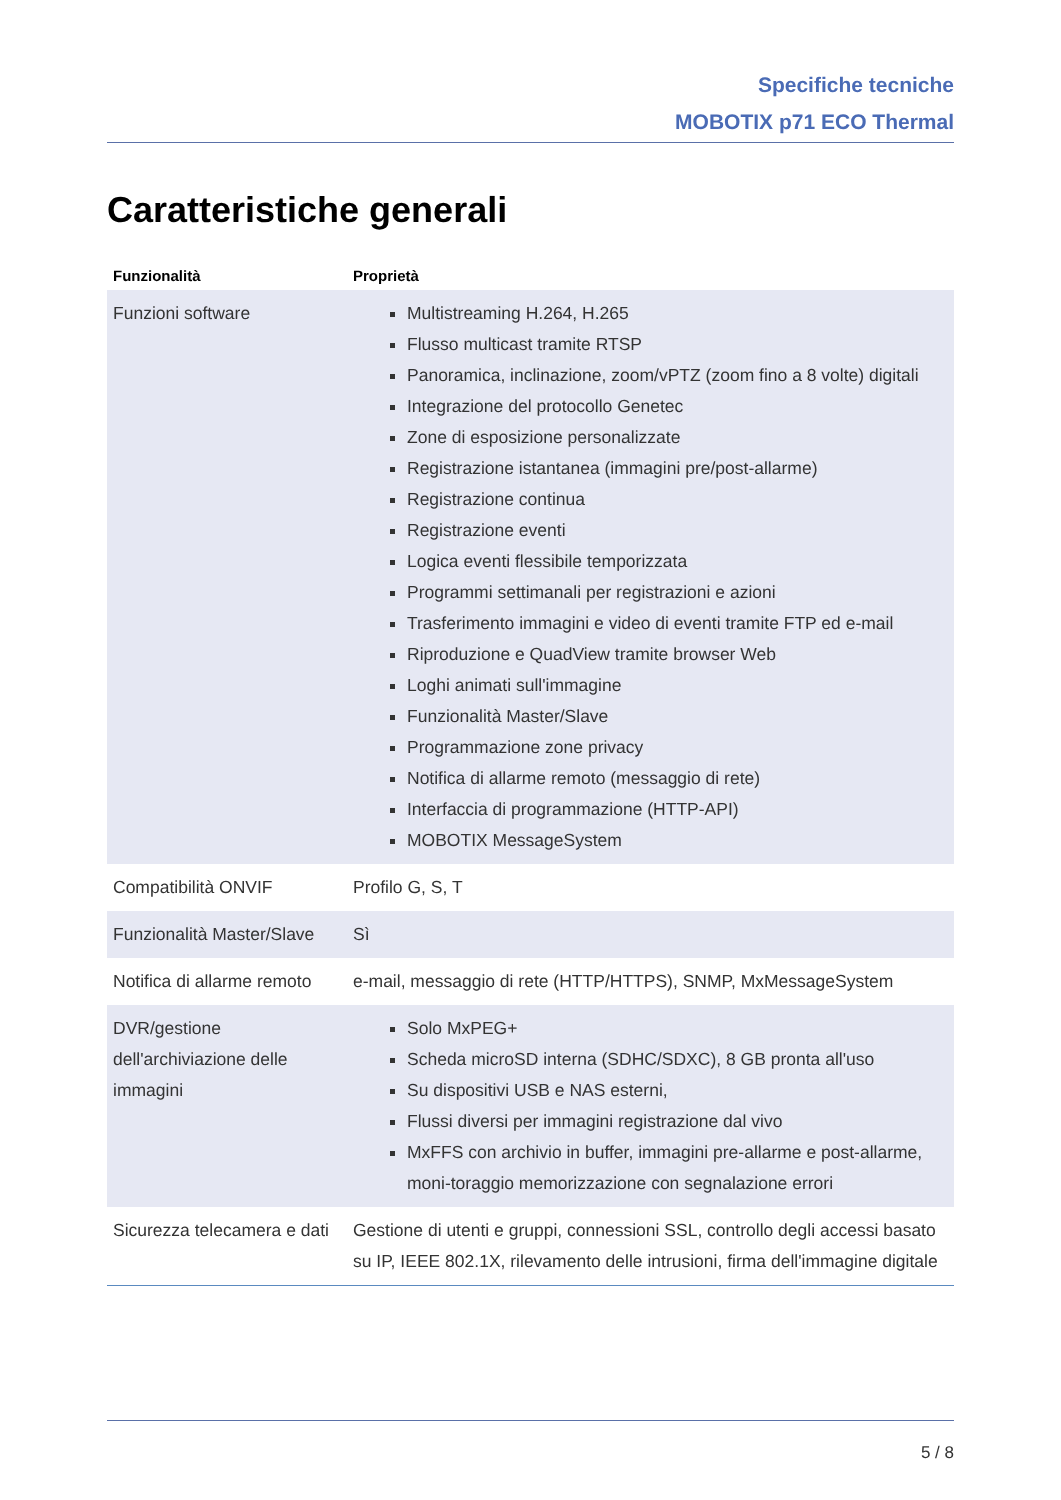Specifiche tecniche
MOBOTIX p71 ECO Thermal
Caratteristiche generali
| Funzionalità | Proprietà |
| --- | --- |
| Funzioni software | Multistreaming H.264, H.265 Flusso multicast tramite RTSP Panoramica, inclinazione, zoom/vPTZ (zoom fino a 8 volte) digitali Integrazione del protocollo Genetec Zone di esposizione personalizzate Registrazione istantanea (immagini pre/post-allarme) Registrazione continua Registrazione eventi Logica eventi flessibile temporizzata Programmi settimanali per registrazioni e azioni Trasferimento immagini e video di eventi tramite FTP ed e-mail Riproduzione e QuadView tramite browser Web Loghi animati sull'immagine Funzionalità Master/Slave Programmazione zone privacy Notifica di allarme remoto (messaggio di rete) Interfaccia di programmazione (HTTP-API) MOBOTIX MessageSystem |
| Compatibilità ONVIF | Profilo G, S, T |
| Funzionalità Master/Slave | Sì |
| Notifica di allarme remoto | e-mail, messaggio di rete (HTTP/HTTPS), SNMP, MxMessageSystem |
| DVR/gestione dell'archiviazione delle immagini | Solo MxPEG+ Scheda microSD interna (SDHC/SDXC), 8 GB pronta all'uso Su dispositivi USB e NAS esterni, Flussi diversi per immagini registrazione dal vivo MxFFS con archivio in buffer, immagini pre-allarme e post-allarme, moni-toraggio memorizzazione con segnalazione errori |
| Sicurezza telecamera e dati | Gestione di utenti e gruppi, connessioni SSL, controllo degli accessi basato su IP, IEEE 802.1X, rilevamento delle intrusioni, firma dell'immagine digitale |
5 / 8